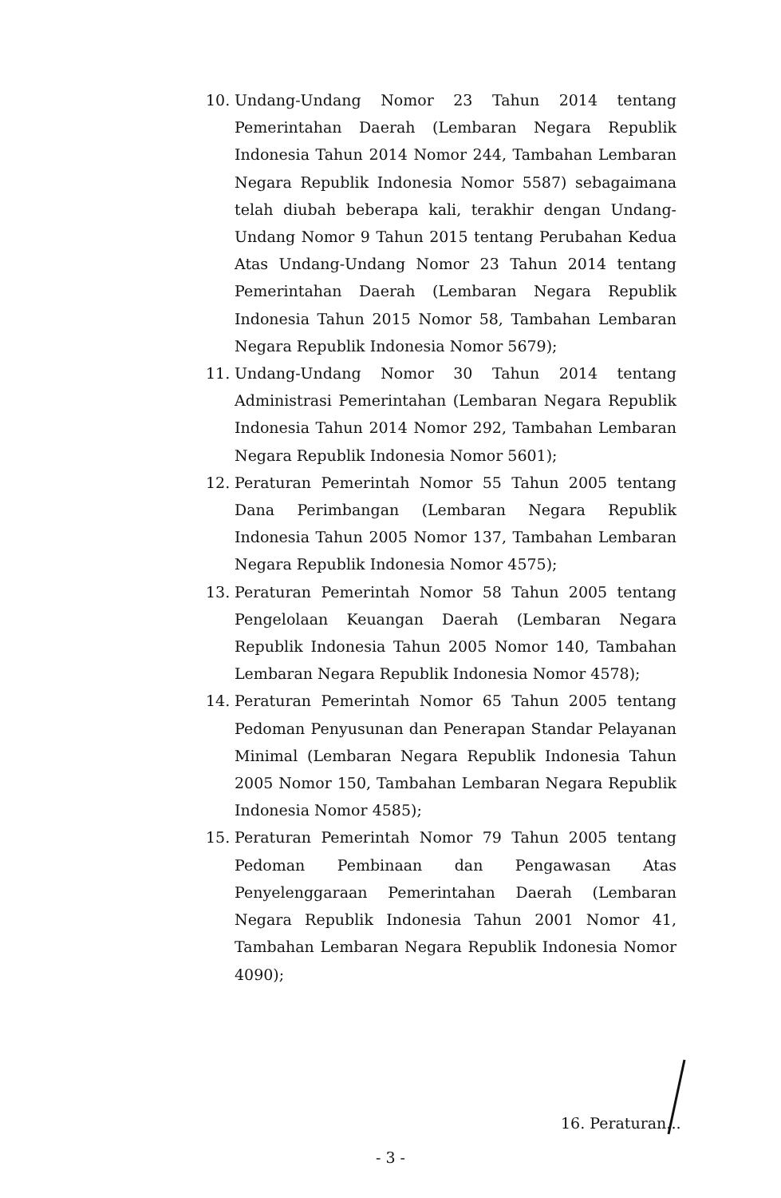10. Undang-Undang Nomor 23 Tahun 2014 tentang Pemerintahan Daerah (Lembaran Negara Republik Indonesia Tahun 2014 Nomor 244, Tambahan Lembaran Negara Republik Indonesia Nomor 5587) sebagaimana telah diubah beberapa kali, terakhir dengan Undang-Undang Nomor 9 Tahun 2015 tentang Perubahan Kedua Atas Undang-Undang Nomor 23 Tahun 2014 tentang Pemerintahan Daerah (Lembaran Negara Republik Indonesia Tahun 2015 Nomor 58, Tambahan Lembaran Negara Republik Indonesia Nomor 5679);
11. Undang-Undang Nomor 30 Tahun 2014 tentang Administrasi Pemerintahan (Lembaran Negara Republik Indonesia Tahun 2014 Nomor 292, Tambahan Lembaran Negara Republik Indonesia Nomor 5601);
12. Peraturan Pemerintah Nomor 55 Tahun 2005 tentang Dana Perimbangan (Lembaran Negara Republik Indonesia Tahun 2005 Nomor 137, Tambahan Lembaran Negara Republik Indonesia Nomor 4575);
13. Peraturan Pemerintah Nomor 58 Tahun 2005 tentang Pengelolaan Keuangan Daerah (Lembaran Negara Republik Indonesia Tahun 2005 Nomor 140, Tambahan Lembaran Negara Republik Indonesia Nomor 4578);
14. Peraturan Pemerintah Nomor 65 Tahun 2005 tentang Pedoman Penyusunan dan Penerapan Standar Pelayanan Minimal (Lembaran Negara Republik Indonesia Tahun 2005 Nomor 150, Tambahan Lembaran Negara Republik Indonesia Nomor 4585);
15. Peraturan Pemerintah Nomor 79 Tahun 2005 tentang Pedoman Pembinaan dan Pengawasan Atas Penyelenggaraan Pemerintahan Daerah (Lembaran Negara Republik Indonesia Tahun 2001 Nomor 41, Tambahan Lembaran Negara Republik Indonesia Nomor 4090);
16. Peraturan...
- 3 -